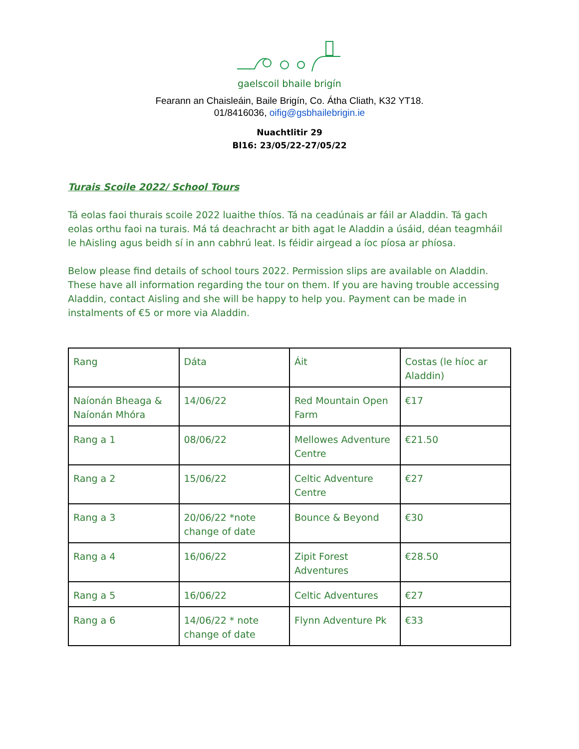gaelscoil bhaile brigín
Fearann an Chaisleáin, Baile Brigín, Co. Átha Cliath, K32 YT18.
01/8416036, oifig@gsbhailebrigin.ie
Nuachtlitir 29
Bl16: 23/05/22-27/05/22
Turais Scoile 2022/ School Tours
Tá eolas faoi thurais scoile 2022 luaithe thíos. Tá na ceadúnais ar fáil ar Aladdin. Tá gach eolas orthu faoi na turais. Má tá deachracht ar bith agat le Aladdin a úsáid, déan teagmháil le hAisling agus beidh sí in ann cabhrú leat. Is féidir airgead a íoc píosa ar phíosa.
Below please find details of school tours 2022. Permission slips are available on Aladdin. These have all information regarding the tour on them. If you are having trouble accessing Aladdin, contact Aisling and she will be happy to help you. Payment can be made in instalments of €5 or more via Aladdin.
| Rang | Dáta | Áit | Costas (le híoc ar Aladdin) |
| Naíonán Bheaga & Naíonán Mhóra | 14/06/22 | Red Mountain Open Farm | €17 |
| Rang a 1 | 08/06/22 | Mellowes Adventure Centre | €21.50 |
| Rang a 2 | 15/06/22 | Celtic Adventure Centre | €27 |
| Rang a 3 | 20/06/22 *note change of date | Bounce & Beyond | €30 |
| Rang a 4 | 16/06/22 | Zipit Forest Adventures | €28.50 |
| Rang a 5 | 16/06/22 | Celtic Adventures | €27 |
| Rang a 6 | 14/06/22 * note change of date | Flynn Adventure Pk | €33 |